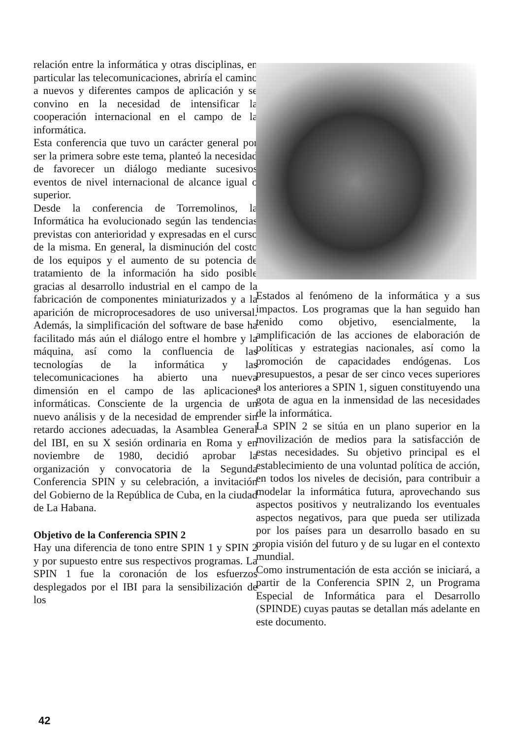relación entre la informática y otras disciplinas, en particular las telecomunicaciones, abriría el camino a nuevos y diferentes campos de aplicación y se convino en la necesidad de intensificar la cooperación internacional en el campo de la informática.
Esta conferencia que tuvo un carácter general por ser la primera sobre este tema, planteó la necesidad de favorecer un diálogo mediante sucesivos eventos de nivel internacional de alcance igual o superior.
Desde la conferencia de Torremolinos, la Informática ha evolucionado según las tendencias previstas con anterioridad y expresadas en el curso de la misma. En general, la disminución del costo de los equipos y el aumento de su potencia de tratamiento de la información ha sido posible gracias al desarrollo industrial en el campo de la fabricación de componentes miniaturizados y a la aparición de microprocesadores de uso universal. Además, la simplificación del software de base ha facilitado más aún el diálogo entre el hombre y la máquina, así como la confluencia de las tecnologías de la informática y las telecomunicaciones ha abierto una nueva dimensión en el campo de las aplicaciones informáticas. Consciente de la urgencia de un nuevo análisis y de la necesidad de emprender sin retardo acciones adecuadas, la Asamblea General del IBI, en su X sesión ordinaria en Roma y en noviembre de 1980, decidió aprobar la organización y convocatoria de la Segunda Conferencia SPIN y su celebración, a invitación del Gobierno de la República de Cuba, en la ciudad de La Habana.
Objetivo de la Conferencia SPIN 2
Hay una diferencia de tono entre SPIN 1 y SPIN 2 y por supuesto entre sus respectivos programas. La SPIN 1 fue la coronación de los esfuerzos desplegados por el IBI para la sensibilización de los
Estados al fenómeno de la informática y a sus impactos. Los programas que la han seguido han tenido como objetivo, esencialmente, la amplificación de las acciones de elaboración de políticas y estrategias nacionales, así como la promoción de capacidades endógenas. Los presupuestos, a pesar de ser cinco veces superiores a los anteriores a SPIN 1, siguen constituyendo una gota de agua en la inmensidad de las necesidades de la informática.
La SPIN 2 se sitúa en un plano superior en la movilización de medios para la satisfacción de estas necesidades. Su objetivo principal es el establecimiento de una voluntad política de acción, en todos los niveles de decisión, para contribuir a modelar la informática futura, aprovechando sus aspectos positivos y neutralizando los eventuales aspectos negativos, para que pueda ser utilizada por los países para un desarrollo basado en su propia visión del futuro y de su lugar en el contexto mundial.
Como instrumentación de esta acción se iniciará, a partir de la Conferencia SPIN 2, un Programa Especial de Informática para el Desarrollo (SPINDE) cuyas pautas se detallan más adelante en este documento.
42